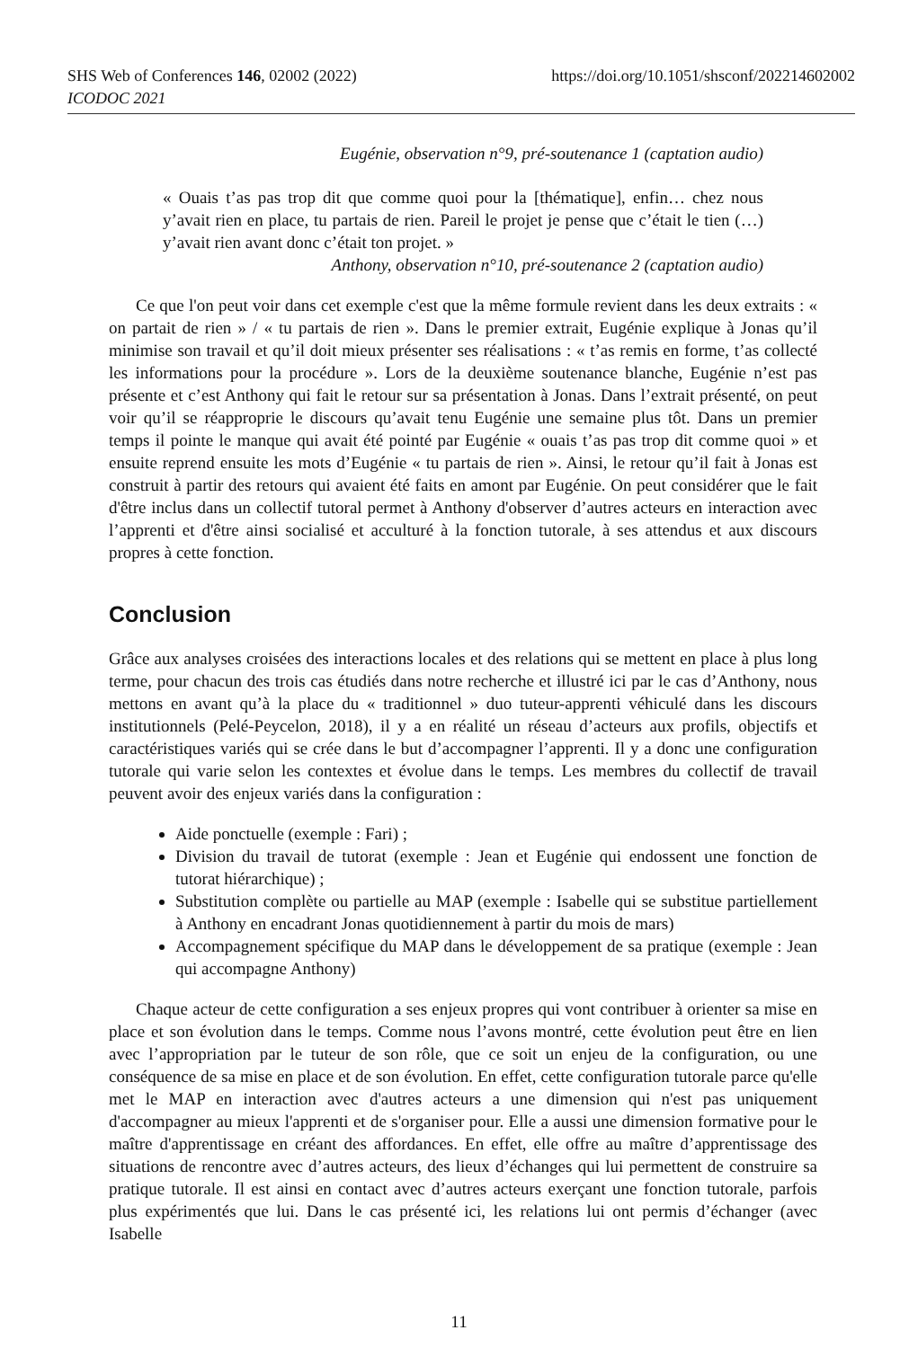SHS Web of Conferences 146, 02002 (2022) https://doi.org/10.1051/shsconf/202214602002
ICODOC 2021
Eugénie, observation n°9, pré-soutenance 1 (captation audio)
« Ouais t’as pas trop dit que comme quoi pour la [thématique], enfin… chez nous y’avait rien en place, tu partais de rien. Pareil le projet je pense que c’était le tien (…) y’avait rien avant donc c’était ton projet. »
Anthony, observation n°10, pré-soutenance 2 (captation audio)
Ce que l'on peut voir dans cet exemple c'est que la même formule revient dans les deux extraits : « on partait de rien » / « tu partais de rien ». Dans le premier extrait, Eugénie explique à Jonas qu’il minimise son travail et qu’il doit mieux présenter ses réalisations : « t’as remis en forme, t’as collecté les informations pour la procédure ». Lors de la deuxième soutenance blanche, Eugénie n’est pas présente et c’est Anthony qui fait le retour sur sa présentation à Jonas. Dans l’extrait présenté, on peut voir qu’il se réapproprie le discours qu’avait tenu Eugénie une semaine plus tôt. Dans un premier temps il pointe le manque qui avait été pointé par Eugénie « ouais t’as pas trop dit comme quoi » et ensuite reprend ensuite les mots d’Eugénie « tu partais de rien ». Ainsi, le retour qu’il fait à Jonas est construit à partir des retours qui avaient été faits en amont par Eugénie. On peut considérer que le fait d'être inclus dans un collectif tutoral permet à Anthony d'observer d’autres acteurs en interaction avec l’apprenti et d'être ainsi socialisé et acculturé à la fonction tutorale, à ses attendus et aux discours propres à cette fonction.
Conclusion
Grâce aux analyses croisées des interactions locales et des relations qui se mettent en place à plus long terme, pour chacun des trois cas étudiés dans notre recherche et illustré ici par le cas d’Anthony, nous mettons en avant qu’à la place du « traditionnel » duo tuteur-apprenti véhiculé dans les discours institutionnels (Pelé-Peycelon, 2018), il y a en réalité un réseau d’acteurs aux profils, objectifs et caractéristiques variés qui se crée dans le but d’accompagner l’apprenti. Il y a donc une configuration tutorale qui varie selon les contextes et évolue dans le temps. Les membres du collectif de travail peuvent avoir des enjeux variés dans la configuration :
Aide ponctuelle (exemple : Fari) ;
Division du travail de tutorat (exemple : Jean et Eugénie qui endossent une fonction de tutorat hiérarchique) ;
Substitution complète ou partielle au MAP (exemple : Isabelle qui se substitue partiellement à Anthony en encadrant Jonas quotidiennement à partir du mois de mars)
Accompagnement spécifique du MAP dans le développement de sa pratique (exemple : Jean qui accompagne Anthony)
Chaque acteur de cette configuration a ses enjeux propres qui vont contribuer à orienter sa mise en place et son évolution dans le temps. Comme nous l’avons montré, cette évolution peut être en lien avec l’appropriation par le tuteur de son rôle, que ce soit un enjeu de la configuration, ou une conséquence de sa mise en place et de son évolution. En effet, cette configuration tutorale parce qu'elle met le MAP en interaction avec d'autres acteurs a une dimension qui n'est pas uniquement d'accompagner au mieux l'apprenti et de s'organiser pour. Elle a aussi une dimension formative pour le maître d'apprentissage en créant des affordances. En effet, elle offre au maître d’apprentissage des situations de rencontre avec d’autres acteurs, des lieux d’échanges qui lui permettent de construire sa pratique tutorale. Il est ainsi en contact avec d’autres acteurs exerçant une fonction tutorale, parfois plus expérimentés que lui. Dans le cas présenté ici, les relations lui ont permis d’échanger (avec Isabelle
11